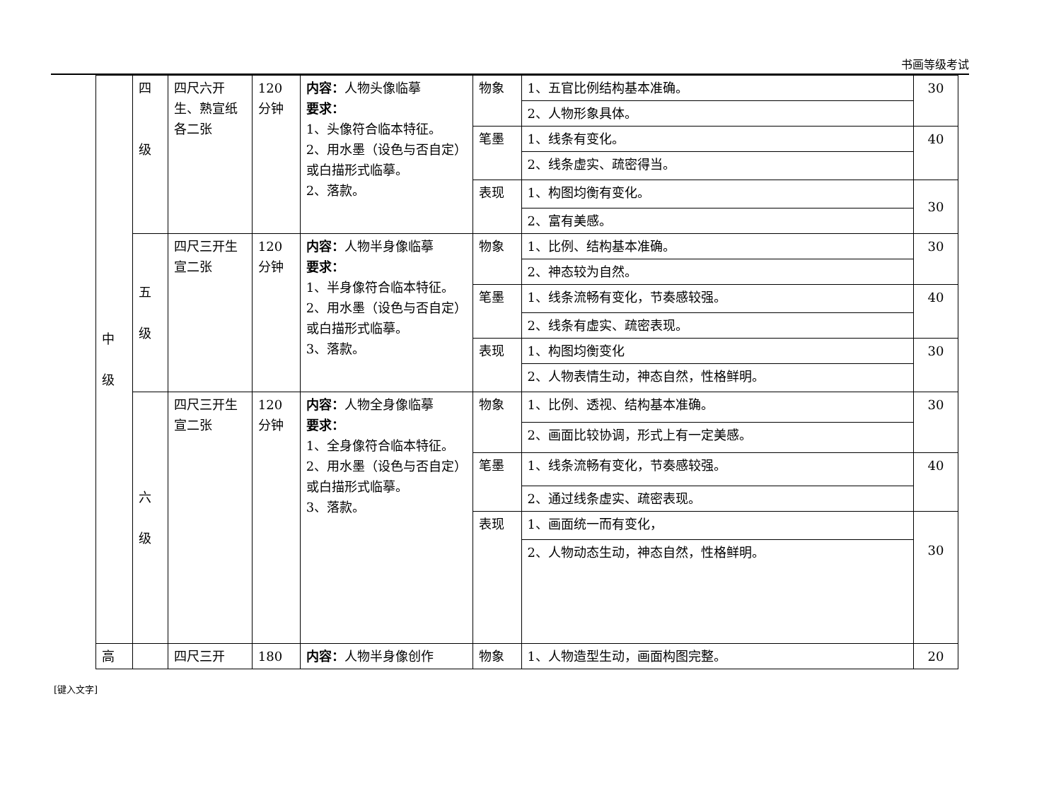书画等级考试
| 中 级 | 四 级 | 四尺六开生、熟宣纸各二张 | 120分钟 | 内容： 人物头像临摹 要求： 1、头像符合临本特征。 2、用水墨（设色与否自定）或白描形式临摹。 2、落款。 | 物象 | 1、五官比例结构基本准确。 | 30 |
| | | | | | | 2、人物形象具体。 | |
| | | | | | 笔墨 | 1、线条有变化。 | 40 |
| | | | | | | 2、线条虚实、疏密得当。 | |
| | | | | | 表现 | 1、构图均衡有变化。 | 30 |
| | | | | | | 2、富有美感。 | |
| | 五 级 | 四尺三开生宣二张 | 120分钟 | 内容： 人物半身像临摹 要求： 1、半身像符合临本特征。 2、用水墨（设色与否自定）或白描形式临摹。 3、落款。 | 物象 | 1、比例、结构基本准确。 | 30 |
| | | | | | | 2、神态较为自然。 | |
| | | | | | 笔墨 | 1、线条流畅有变化，节奏感较强。 | 40 |
| | | | | | | 2、线条有虚实、疏密表现。 | |
| | | | | | 表现 | 1、构图均衡变化 | 30 |
| | | | | | | 2、人物表情生动，神态自然，性格鲜明。 | |
| | 六 级 | 四尺三开生宣二张 | 120分钟 | 内容： 人物全身像临摹 要求： 1、全身像符合临本特征。 2、用水墨（设色与否自定）或白描形式临摹。 3、落款。 | 物象 | 1、比例、透视、结构基本准确。 | 30 |
| | | | | | | 2、画面比较协调，形式上有一定美感。 | |
| | | | | | 笔墨 | 1、线条流畅有变化，节奏感较强。 | 40 |
| | | | | | | 2、通过线条虚实、疏密表现。 | |
| | | | | | 表现 | 1、画面统一而有变化， | 30 |
| | | | | | | 2、人物动态生动，神态自然，性格鲜明。 | |
| 高 | | 四尺三开 | 180 | 内容： 人物半身像创作 | 物象 | 1、人物造型生动，画面构图完整。 | 20 |
[键入文字]